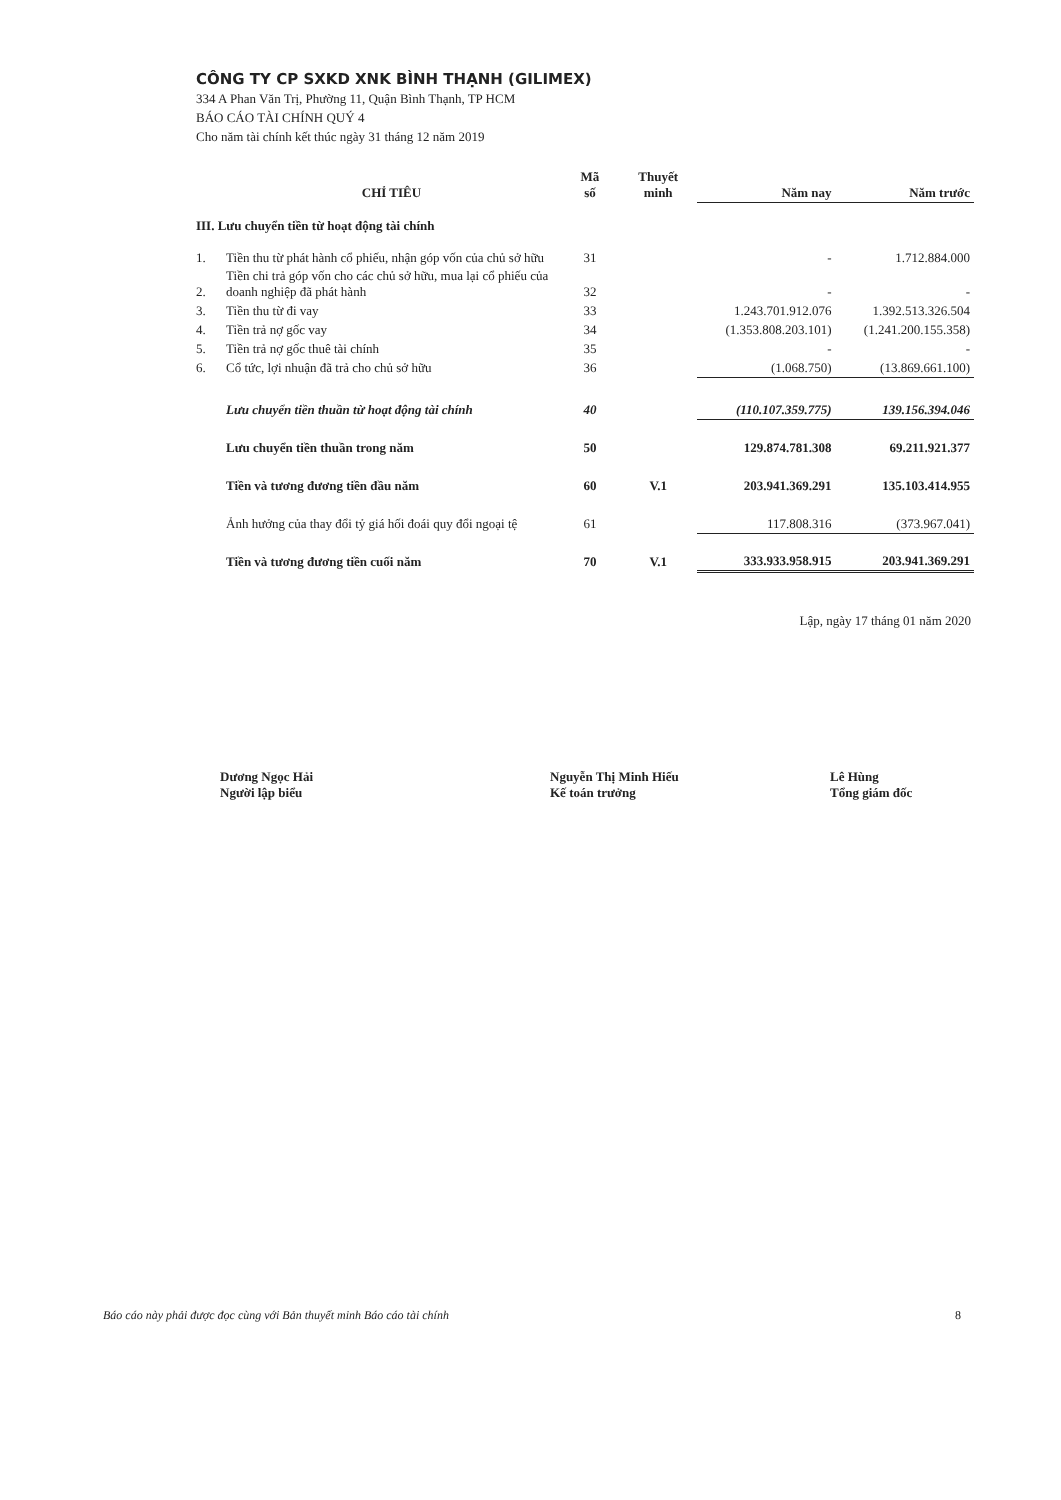CÔNG TY CP SXKD XNK BÌNH THẠNH (GILIMEX)
334 A Phan Văn Trị, Phường 11, Quận Bình Thạnh, TP HCM
BÁO CÁO TÀI CHÍNH QUÝ 4
Cho năm tài chính kết thúc ngày 31 tháng 12 năm 2019
| | CHỈ TIÊU | Mã số | Thuyết minh | Năm nay | Năm trước |
| --- | --- | --- | --- | --- | --- |
| III. Lưu chuyển tiền từ hoạt động tài chính | | | | | |
| 1. | Tiền thu từ phát hành cổ phiếu, nhận góp vốn của chủ sở hữu | 31 | | - | 1.712.884.000 |
| 2. | Tiền chi trả góp vốn cho các chủ sở hữu, mua lại cổ phiếu của doanh nghiệp đã phát hành | 32 | | - | - |
| 3. | Tiền thu từ đi vay | 33 | | 1.243.701.912.076 | 1.392.513.326.504 |
| 4. | Tiền trả nợ gốc vay | 34 | | (1.353.808.203.101) | (1.241.200.155.358) |
| 5. | Tiền trả nợ gốc thuê tài chính | 35 | | - | - |
| 6. | Cổ tức, lợi nhuận đã trả cho chủ sở hữu | 36 | | (1.068.750) | (13.869.661.100) |
| | Lưu chuyển tiền thuần từ hoạt động tài chính | 40 | | (110.107.359.775) | 139.156.394.046 |
| | Lưu chuyển tiền thuần trong năm | 50 | | 129.874.781.308 | 69.211.921.377 |
| | Tiền và tương đương tiền đầu năm | 60 | V.1 | 203.941.369.291 | 135.103.414.955 |
| | Ảnh hưởng của thay đổi tỷ giá hối đoái quy đổi ngoại tệ | 61 | | 117.808.316 | (373.967.041) |
| | Tiền và tương đương tiền cuối năm | 70 | V.1 | 333.933.958.915 | 203.941.369.291 |
Lập, ngày 17 tháng 01 năm 2020
Dương Ngọc Hải
Người lập biểu
Nguyễn Thị Minh Hiếu
Kế toán trưởng
Lê Hùng
Tổng giám đốc
Báo cáo này phải được đọc cùng với Bản thuyết minh Báo cáo tài chính 8